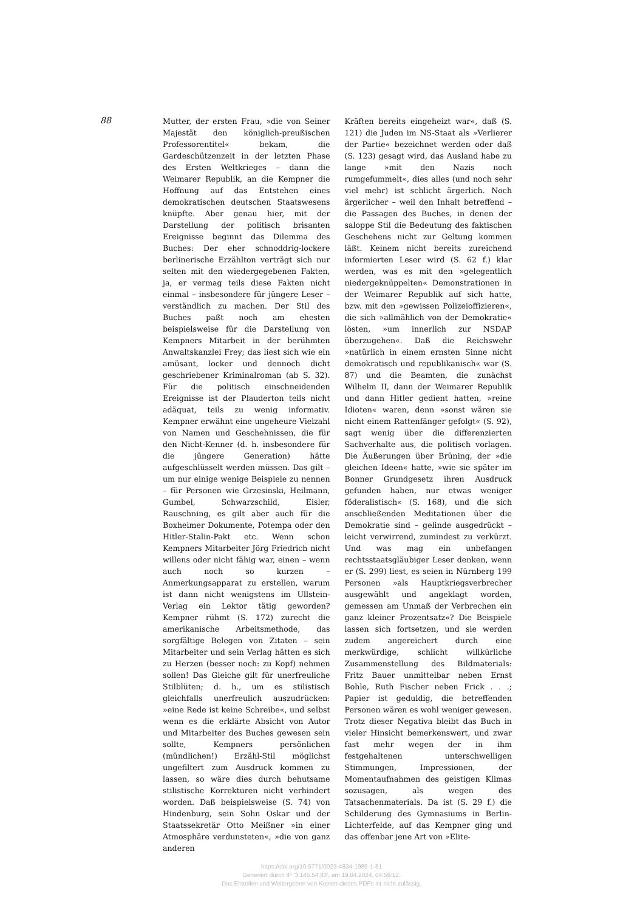88
Mutter, der ersten Frau, »die von Seiner Majestät den königlich-preußischen Professorentitel« bekam, die Gardeschützenzeit in der letzten Phase des Ersten Weltkrieges – dann die Weimarer Republik, an die Kempner die Hoffnung auf das Entstehen eines demokratischen deutschen Staatswesens knüpfte. Aber genau hier, mit der Darstellung der politisch brisanten Ereignisse beginnt das Dilemma des Buches: Der eher schnoddrig-lockere berlinerische Erzählton verträgt sich nur selten mit den wiedergegebenen Fakten, ja, er vermag teils diese Fakten nicht einmal – insbesondere für jüngere Leser – verständlich zu machen. Der Stil des Buches paßt noch am ehesten beispielsweise für die Darstellung von Kempners Mitarbeit in der berühmten Anwaltskanzlei Frey; das liest sich wie ein amüsant, locker und dennoch dicht geschriebener Kriminalroman (ab S. 32). Für die politisch einschneidenden Ereignisse ist der Plauderton teils nicht adäquat, teils zu wenig informativ. Kempner erwähnt eine ungeheure Vielzahl von Namen und Geschehnissen, die für den Nicht-Kenner (d. h. insbesondere für die jüngere Generation) hätte aufgeschlüsselt werden müssen. Das gilt – um nur einige wenige Beispiele zu nennen – für Personen wie Grzesinski, Heilmann, Gumbel, Schwarzschild, Eisler, Rauschning, es gilt aber auch für die Boxheimer Dokumente, Potempa oder den Hitler-Stalin-Pakt etc. Wenn schon Kempners Mitarbeiter Jörg Friedrich nicht willens oder nicht fähig war, einen – wenn auch noch so kurzen – Anmerkungsapparat zu erstellen, warum ist dann nicht wenigstens im Ullstein-Verlag ein Lektor tätig geworden? Kempner rühmt (S. 172) zurecht die amerikanische Arbeitsmethode, das sorgfältige Belegen von Zitaten – sein Mitarbeiter und sein Verlag hätten es sich zu Herzen (besser noch: zu Kopf) nehmen sollen! Das Gleiche gilt für unerfreuliche Stilblüten; d. h., um es stilistisch gleichfalls unerfreulich auszudrücken: »eine Rede ist keine Schreibe«, und selbst wenn es die erklärte Absicht von Autor und Mitarbeiter des Buches gewesen sein sollte, Kempners persönlichen (mündlichen!) Erzähl-Stil möglichst ungefiltert zum Ausdruck kommen zu lassen, so wäre dies durch behutsame stilistische Korrekturen nicht verhindert worden. Daß beispielsweise (S. 74) von Hindenburg, sein Sohn Oskar und der Staatssekretär Otto Meißner »in einer Atmosphäre verdunsteten«, »die von ganz anderen
Kräften bereits eingeheizt war«, daß (S. 121) die Juden im NS-Staat als »Verlierer der Partie« bezeichnet werden oder daß (S. 123) gesagt wird, das Ausland habe zu lange »mit den Nazis noch rumgefummelt«, dies alles (und noch sehr viel mehr) ist schlicht ärgerlich. Noch ärgerlicher – weil den Inhalt betreffend – die Passagen des Buches, in denen der saloppe Stil die Bedeutung des faktischen Geschehens nicht zur Geltung kommen läßt. Keinem nicht bereits zureichend informierten Leser wird (S. 62 f.) klar werden, was es mit den »gelegentlich niedergeknüppelten« Demonstrationen in der Weimarer Republik auf sich hatte, bzw. mit den »gewissen Polizeioffizieren«, die sich »allmählich von der Demokratie« lösten, »um innerlich zur NSDAP überzugehen«. Daß die Reichswehr »natürlich in einem ernsten Sinne nicht demokratisch und republikanisch« war (S. 87) und die Beamten, die zunächst Wilhelm II, dann der Weimarer Republik und dann Hitler gedient hatten, »reine Idioten« waren, denn »sonst wären sie nicht einem Rattenfänger gefolgt« (S. 92), sagt wenig über die differenzierten Sachverhalte aus, die politisch vorlagen. Die Äußerungen über Brüning, der »die gleichen Ideen« hatte, »wie sie später im Bonner Grundgesetz ihren Ausdruck gefunden haben, nur etwas weniger föderalistisch« (S. 168), und die sich anschließenden Meditationen über die Demokratie sind – gelinde ausgedrückt – leicht verwirrend, zumindest zu verkürzt. Und was mag ein unbefangen rechtsstaatsgläubiger Leser denken, wenn er (S. 299) liest, es seien in Nürnberg 199 Personen »als Hauptkriegsverbrecher ausgewählt und angeklagt worden, gemessen am Unmaß der Verbrechen ein ganz kleiner Prozentsatz«? Die Beispiele lassen sich fortsetzen, und sie werden zudem angereichert durch eine merkwürdige, schlicht willkürliche Zusammenstellung des Bildmaterials: Fritz Bauer unmittelbar neben Ernst Bohle, Ruth Fischer neben Frick . . .; Papier ist geduldig, die betreffenden Personen wären es wohl weniger gewesen.
Trotz dieser Negativa bleibt das Buch in vieler Hinsicht bemerkenswert, und zwar fast mehr wegen der in ihm festgehaltenen unterschwelligen Stimmungen, Impressionen, der Momentaufnahmen des geistigen Klimas sozusagen, als wegen des Tatsachenmaterials. Da ist (S. 29 f.) die Schilderung des Gymnasiums in Berlin-Lichterfelde, auf das Kempner ging und das offenbar jene Art von »Elite-
https://doi.org/10.5771/0023-4834-1985-1-81
Generiert durch IP '3.145.54.83', am 19.04.2024, 04:59:12.
Das Erstellen und Weitergeben von Kopien dieses PDFs ist nicht zulässig.